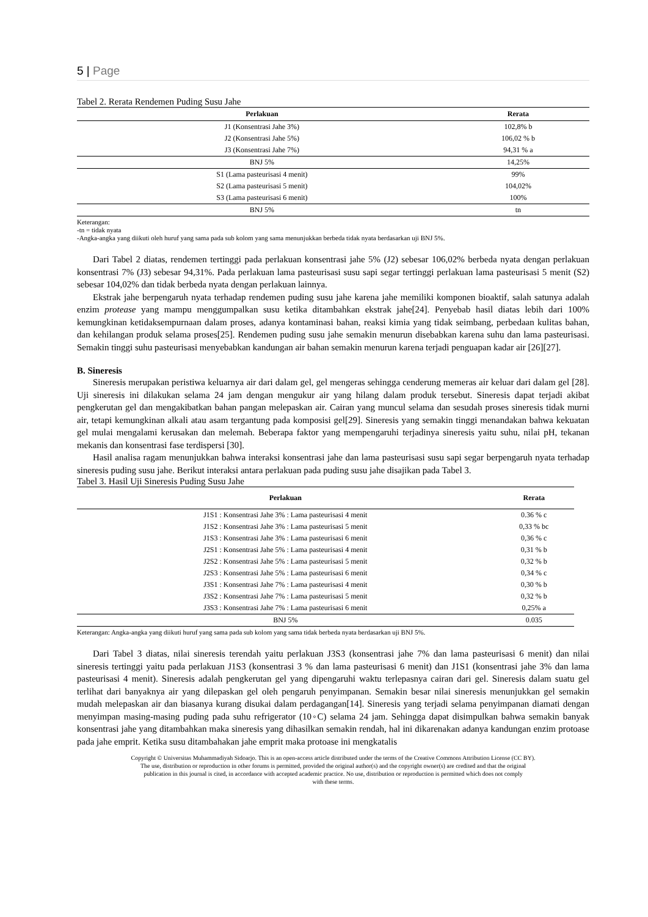5 | Page
Tabel 2. Rerata Rendemen Puding Susu Jahe
| Perlakuan | Rerata |
| --- | --- |
| J1 (Konsentrasi Jahe 3%) | 102,8% b |
| J2 (Konsentrasi Jahe 5%) | 106,02 % b |
| J3 (Konsentrasi Jahe 7%) | 94,31 % a |
| BNJ 5% | 14,25% |
| S1 (Lama pasteurisasi 4 menit) | 99% |
| S2 (Lama pasteurisasi 5 menit) | 104,02% |
| S3 (Lama pasteurisasi 6 menit) | 100% |
| BNJ 5% | tn |
Keterangan:
-tn = tidak nyata
-Angka-angka yang diikuti oleh huruf yang sama pada sub kolom yang sama menunjukkan berbeda tidak nyata berdasarkan uji BNJ 5%.
Dari Tabel 2 diatas, rendemen tertinggi pada perlakuan konsentrasi jahe 5% (J2) sebesar 106,02% berbeda nyata dengan perlakuan konsentrasi 7% (J3) sebesar 94,31%. Pada perlakuan lama pasteurisasi susu sapi segar tertinggi perlakuan lama pasteurisasi 5 menit (S2) sebesar 104,02% dan tidak berbeda nyata dengan perlakuan lainnya.
Ekstrak jahe berpengaruh nyata terhadap rendemen puding susu jahe karena jahe memiliki komponen bioaktif, salah satunya adalah enzim protease yang mampu menggumpalkan susu ketika ditambahkan ekstrak jahe[24]. Penyebab hasil diatas lebih dari 100% kemungkinan ketidaksempurnaan dalam proses, adanya kontaminasi bahan, reaksi kimia yang tidak seimbang, perbedaan kulitas bahan, dan kehilangan produk selama proses[25]. Rendemen puding susu jahe semakin menurun disebabkan karena suhu dan lama pasteurisasi. Semakin tinggi suhu pasteurisasi menyebabkan kandungan air bahan semakin menurun karena terjadi penguapan kadar air [26][27].
B. Sineresis
Sineresis merupakan peristiwa keluarnya air dari dalam gel, gel mengeras sehingga cenderung memeras air keluar dari dalam gel [28]. Uji sineresis ini dilakukan selama 24 jam dengan mengukur air yang hilang dalam produk tersebut. Sineresis dapat terjadi akibat pengkerutan gel dan mengakibatkan bahan pangan melepaskan air. Cairan yang muncul selama dan sesudah proses sineresis tidak murni air, tetapi kemungkinan alkali atau asam tergantung pada komposisi gel[29]. Sineresis yang semakin tinggi menandakan bahwa kekuatan gel mulai mengalami kerusakan dan melemah. Beberapa faktor yang mempengaruhi terjadinya sineresis yaitu suhu, nilai pH, tekanan mekanis dan konsentrasi fase terdispersi [30].
Hasil analisa ragam menunjukkan bahwa interaksi konsentrasi jahe dan lama pasteurisasi susu sapi segar berpengaruh nyata terhadap sineresis puding susu jahe. Berikut interaksi antara perlakuan pada puding susu jahe disajikan pada Tabel 3.
Tabel 3. Hasil Uji Sineresis Puding Susu Jahe
| Perlakuan | Rerata |
| --- | --- |
| J1S1 : Konsentrasi Jahe 3% : Lama pasteurisasi 4 menit | 0.36 % c |
| J1S2 : Konsentrasi Jahe 3% : Lama pasteurisasi 5 menit | 0,33 % bc |
| J1S3 : Konsentrasi Jahe 3% : Lama pasteurisasi 6 menit | 0,36 % c |
| J2S1 : Konsentrasi Jahe 5% : Lama pasteurisasi 4 menit | 0,31 % b |
| J2S2 : Konsentrasi Jahe 5% : Lama pasteurisasi 5 menit | 0,32 % b |
| J2S3 : Konsentrasi Jahe 5% : Lama pasteurisasi 6 menit | 0,34 % c |
| J3S1 : Konsentrasi Jahe 7% : Lama pasteurisasi 4 menit | 0,30 % b |
| J3S2 : Konsentrasi Jahe 7% : Lama pasteurisasi 5 menit | 0,32 % b |
| J3S3 : Konsentrasi Jahe 7% : Lama pasteurisasi 6 menit | 0,25% a |
| BNJ 5% | 0.035 |
Keterangan: Angka-angka yang diikuti huruf yang sama pada sub kolom yang sama tidak berbeda nyata berdasarkan uji BNJ 5%.
Dari Tabel 3 diatas, nilai sineresis terendah yaitu perlakuan J3S3 (konsentrasi jahe 7% dan lama pasteurisasi 6 menit) dan nilai sineresis tertinggi yaitu pada perlakuan J1S3 (konsentrasi 3 % dan lama pasteurisasi 6 menit) dan J1S1 (konsentrasi jahe 3% dan lama pasteurisasi 4 menit). Sineresis adalah pengkerutan gel yang dipengaruhi waktu terlepasnya cairan dari gel. Sineresis dalam suatu gel terlihat dari banyaknya air yang dilepaskan gel oleh pengaruh penyimpanan. Semakin besar nilai sineresis menunjukkan gel semakin mudah melepaskan air dan biasanya kurang disukai dalam perdagangan[14]. Sineresis yang terjadi selama penyimpanan diamati dengan menyimpan masing-masing puding pada suhu refrigerator (10◦C) selama 24 jam. Sehingga dapat disimpulkan bahwa semakin banyak konsentrasi jahe yang ditambahkan maka sineresis yang dihasilkan semakin rendah, hal ini dikarenakan adanya kandungan enzim protoase pada jahe emprit. Ketika susu ditambahakan jahe emprit maka protoase ini mengkatalis
Copyright © Universitas Muhammadiyah Sidoarjo. This is an open-access article distributed under the terms of the Creative Commons Attribution License (CC BY).
The use, distribution or reproduction in other forums is permitted, provided the original author(s) and the copyright owner(s) are credited and that the original
publication in this journal is cited, in accordance with accepted academic practice. No use, distribution or reproduction is permitted which does not comply
with these terms.